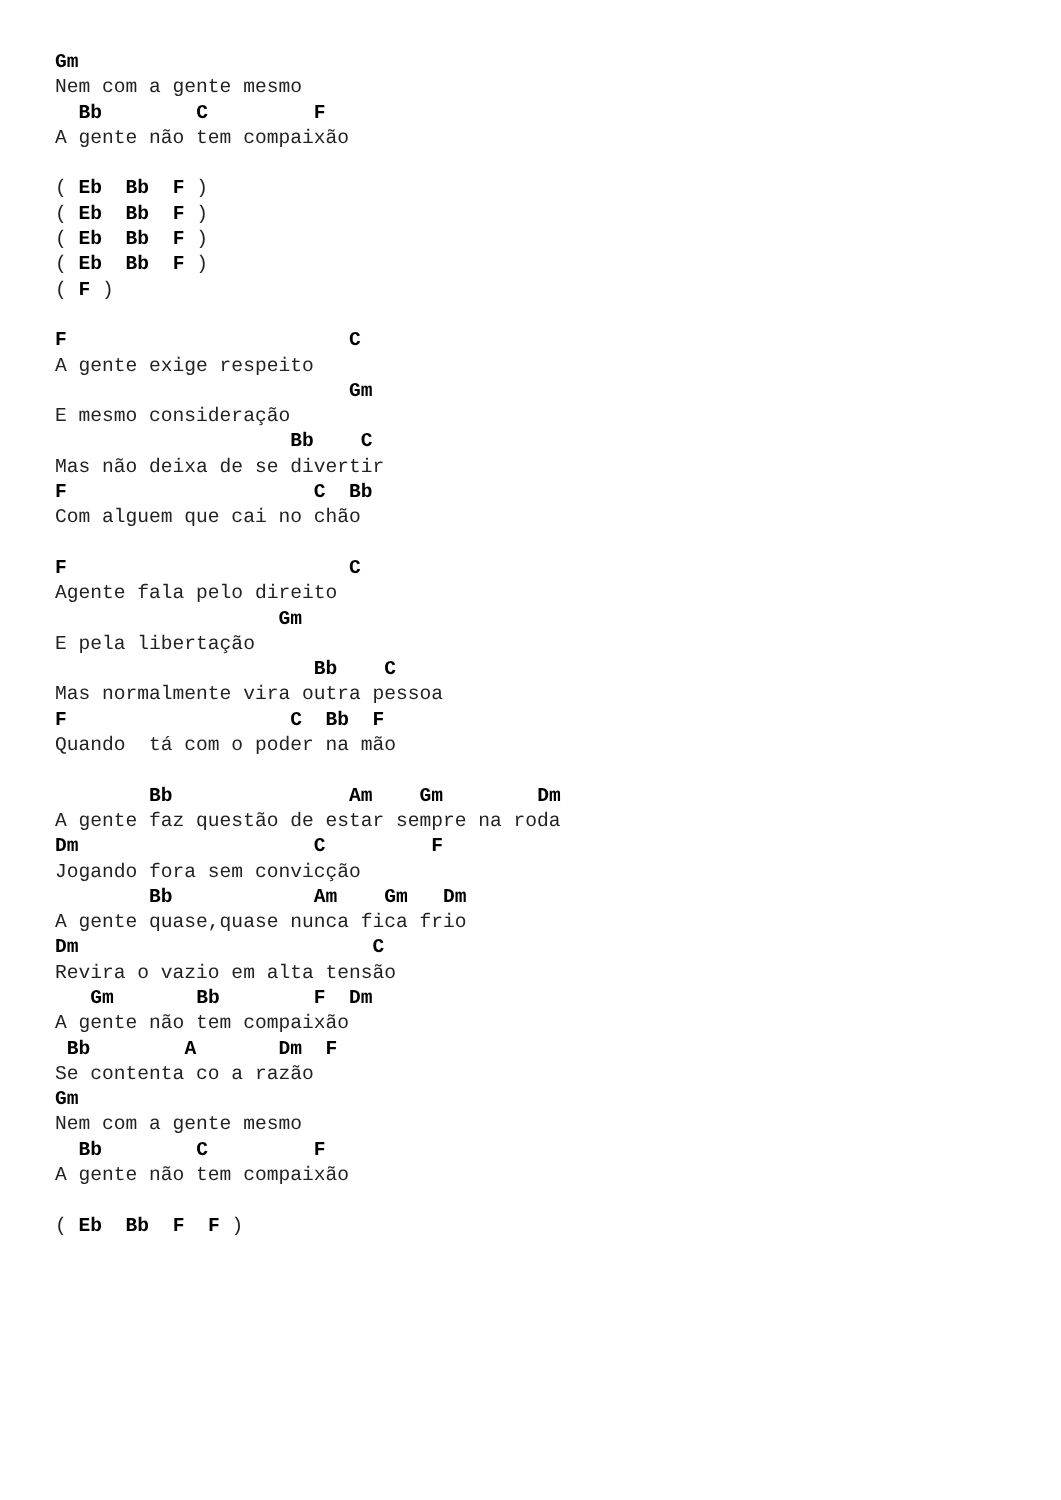Gm
Nem com a gente mesmo
  Bb        C         F
A gente não tem compaixão

( Eb  Bb  F )
( Eb  Bb  F )
( Eb  Bb  F )
( Eb  Bb  F )
( F )

F                        C
A gente exige respeito
                         Gm
E mesmo consideração
                    Bb    C
Mas não deixa de se divertir
F                     C  Bb
Com alguem que cai no chão

F                        C
Agente fala pelo direito
                   Gm
E pela libertação
                      Bb    C
Mas normalmente vira outra pessoa
F                   C  Bb  F
Quando  tá com o poder na mão

        Bb               Am    Gm        Dm
A gente faz questão de estar sempre na roda
Dm                    C         F
Jogando fora sem convicção
        Bb            Am    Gm   Dm
A gente quase,quase nunca fica frio
Dm                         C
Revira o vazio em alta tensão
   Gm       Bb        F  Dm
A gente não tem compaixão
 Bb        A       Dm  F
Se contenta co a razão
Gm
Nem com a gente mesmo
  Bb        C         F
A gente não tem compaixão

( Eb  Bb  F  F )